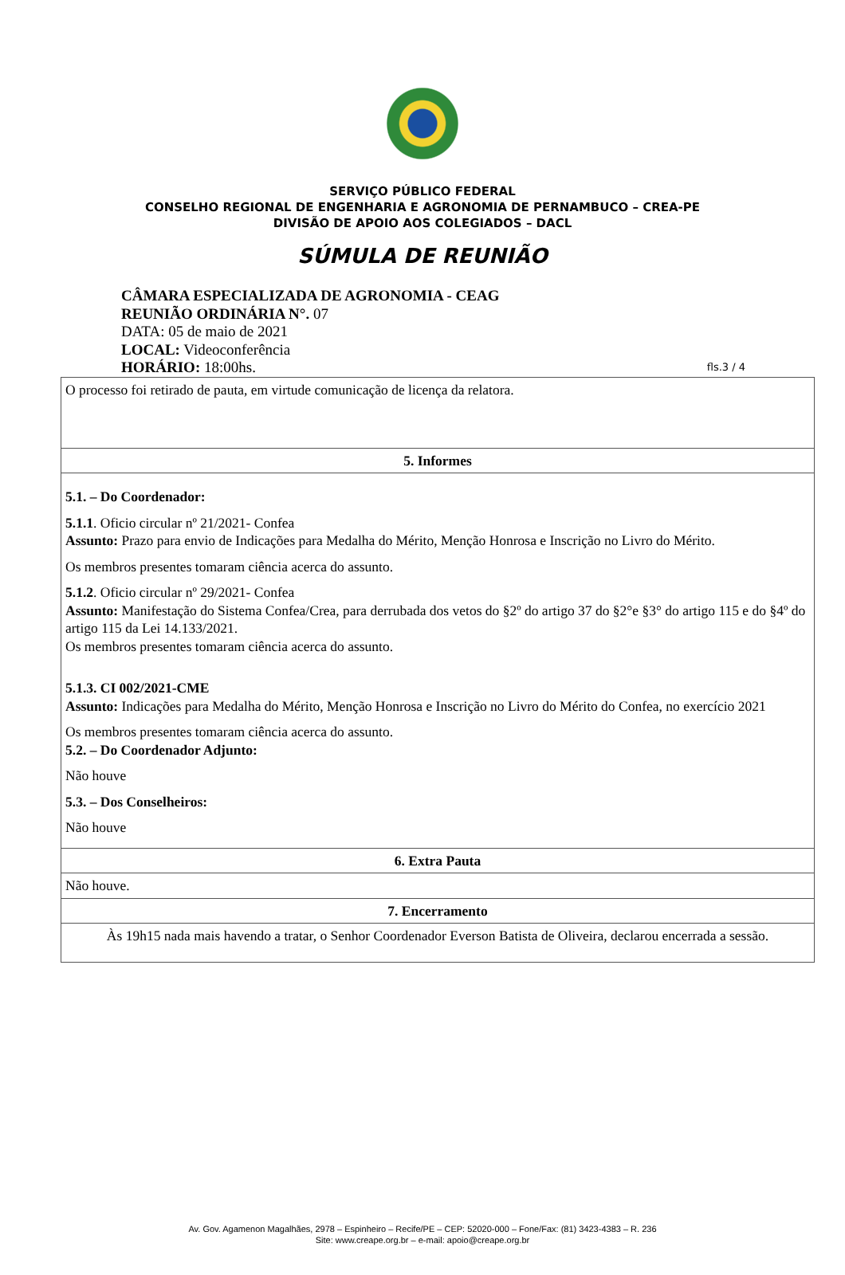SERVIÇO PÚBLICO FEDERAL
CONSELHO REGIONAL DE ENGENHARIA E AGRONOMIA DE PERNAMBUCO – CREA-PE
DIVISÃO DE APOIO AOS COLEGIADOS – DACL
SÚMULA DE REUNIÃO
CÂMARA ESPECIALIZADA DE AGRONOMIA - CEAG
REUNIÃO ORDINÁRIA N°. 07
DATA: 05 de maio de 2021
LOCAL: Videoconferência
HORÁRIO: 18:00hs.
fls.3 / 4
| O processo foi retirado de pauta, em virtude comunicação de licença da relatora. |
| 5. Informes |
| 5.1. – Do Coordenador: 5.1.1 . Oficio circular nº 21/2021- Confea Assunto: Prazo para envio de Indicações para Medalha do Mérito, Menção Honrosa e Inscrição no Livro do Mérito. Os membros presentes tomaram ciência acerca do assunto. 5.1.2 . Oficio circular nº 29/2021- Confea Assunto: Manifestação do Sistema Confea/Crea, para derrubada dos vetos do §2º do artigo 37 do §2°e §3° do artigo 115 e do §4º do artigo 115 da Lei 14.133/2021. Os membros presentes tomaram ciência acerca do assunto. 5.1.3. CI 002/2021-CME Assunto: Indicações para Medalha do Mérito, Menção Honrosa e Inscrição no Livro do Mérito do Confea, no exercício 2021 Os membros presentes tomaram ciência acerca do assunto. 5.2. – Do Coordenador Adjunto: Não houve 5.3. – Dos Conselheiros: Não houve |
| 6. Extra Pauta |
| Não houve. |
| 7. Encerramento |
| Às 19h15 nada mais havendo a tratar, o Senhor Coordenador Everson Batista de Oliveira, declarou encerrada a sessão. |
Av. Gov. Agamenon Magalhães, 2978 – Espinheiro – Recife/PE – CEP: 52020-000 – Fone/Fax: (81) 3423-4383 – R. 236
Site: www.creape.org.br – e-mail: apoio@creape.org.br